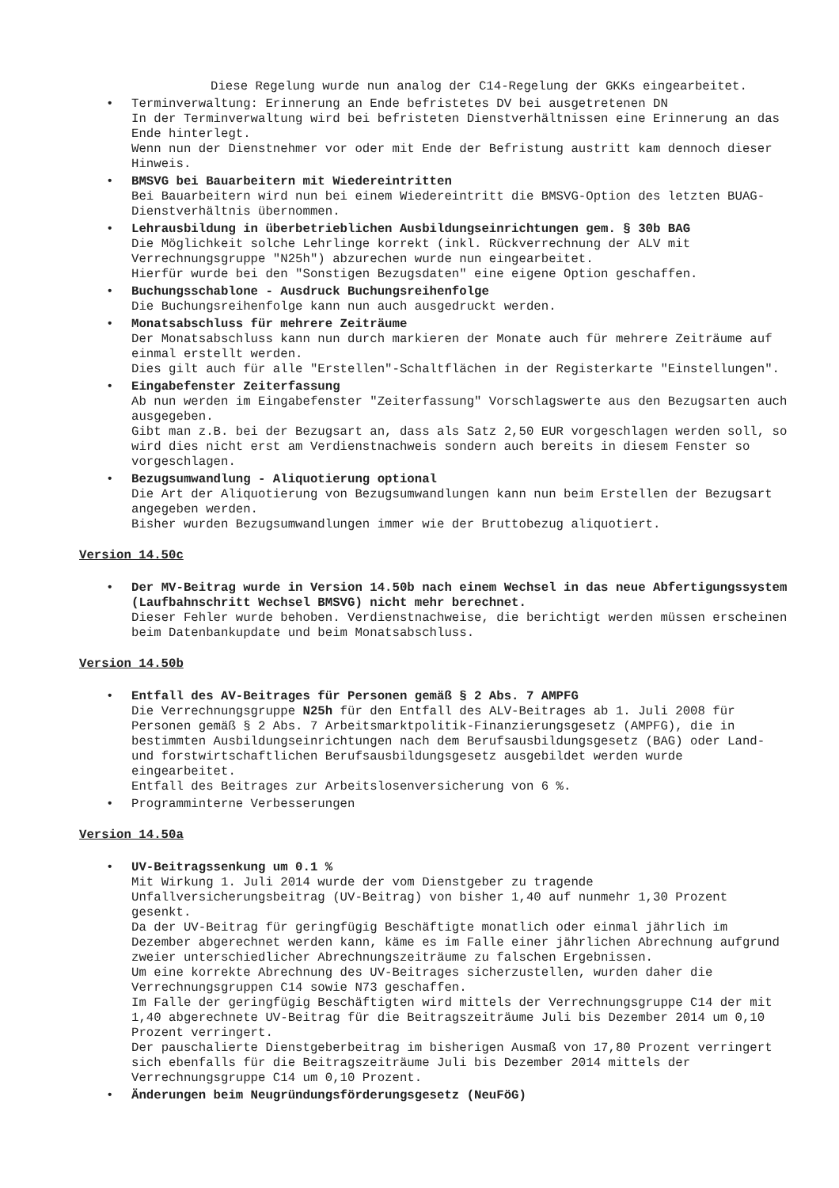Diese Regelung wurde nun analog der C14-Regelung der GKKs eingearbeitet.
• Terminverwaltung: Erinnerung an Ende befristetes DV bei ausgetretenen DN
In der Terminverwaltung wird bei befristeten Dienstverhältnissen eine Erinnerung an das Ende hinterlegt.
Wenn nun der Dienstnehmer vor oder mit Ende der Befristung austritt kam dennoch dieser Hinweis.
• BMSVG bei Bauarbeitern mit Wiedereintritten
Bei Bauarbeitern wird nun bei einem Wiedereintritt die BMSVG-Option des letzten BUAG-Dienstverhältnis übernommen.
• Lehrausbildung in überbetrieblichen Ausbildungseinrichtungen gem. § 30b BAG
Die Möglichkeit solche Lehrlinge korrekt (inkl. Rückverrechnung der ALV mit Verrechnungsgruppe "N25h") abzurechen wurde nun eingearbeitet.
Hierfür wurde bei den "Sonstigen Bezugsdaten" eine eigene Option geschaffen.
• Buchungsschablone - Ausdruck Buchungsreihenfolge
Die Buchungsreihenfolge kann nun auch ausgedruckt werden.
• Monatsabschluss für mehrere Zeiträume
Der Monatsabschluss kann nun durch markieren der Monate auch für mehrere Zeiträume auf einmal erstellt werden.
Dies gilt auch für alle "Erstellen"-Schaltflächen in der Registerkarte "Einstellungen".
• Eingabefenster Zeiterfassung
Ab nun werden im Eingabefenster "Zeiterfassung" Vorschlagswerte aus den Bezugsarten auch ausgegeben.
Gibt man z.B. bei der Bezugsart an, dass als Satz 2,50 EUR vorgeschlagen werden soll, so wird dies nicht erst am Verdienstnachweis sondern auch bereits in diesem Fenster so vorgeschlagen.
• Bezugsumwandlung - Aliquotierung optional
Die Art der Aliquotierung von Bezugsumwandlungen kann nun beim Erstellen der Bezugsart angegeben werden.
Bisher wurden Bezugsumwandlungen immer wie der Bruttobezug aliquotiert.
Version 14.50c
• Der MV-Beitrag wurde in Version 14.50b nach einem Wechsel in das neue Abfertigungssystem (Laufbahnschritt Wechsel BMSVG) nicht mehr berechnet.
Dieser Fehler wurde behoben. Verdienstnachweise, die berichtigt werden müssen erscheinen beim Datenbankupdate und beim Monatsabschluss.
Version 14.50b
• Entfall des AV-Beitrages für Personen gemäß § 2 Abs. 7 AMPFG
Die Verrechnungsgruppe N25h für den Entfall des ALV-Beitrages ab 1. Juli 2008 für Personen gemäß § 2 Abs. 7 Arbeitsmarktpolitik-Finanzierungsgesetz (AMPFG), die in bestimmten Ausbildungseinrichtungen nach dem Berufsausbildungsgesetz (BAG) oder Land- und forstwirtschaftlichen Berufsausbildungsgesetz ausgebildet werden wurde eingearbeitet.
Entfall des Beitrages zur Arbeitslosenversicherung von 6 %.
• Programminterne Verbesserungen
Version 14.50a
• UV-Beitragssenkung um 0.1 %
Mit Wirkung 1. Juli 2014 wurde der vom Dienstgeber zu tragende Unfallversicherungsbeitrag (UV-Beitrag) von bisher 1,40 auf nunmehr 1,30 Prozent gesenkt.
Da der UV-Beitrag für geringfügig Beschäftigte monatlich oder einmal jährlich im Dezember abgerechnet werden kann, käme es im Falle einer jährlichen Abrechnung aufgrund zweier unterschiedlicher Abrechnungszeiträume zu falschen Ergebnissen.
Um eine korrekte Abrechnung des UV-Beitrages sicherzustellen, wurden daher die Verrechnungsgruppen C14 sowie N73 geschaffen.
Im Falle der geringfügig Beschäftigten wird mittels der Verrechnungsgruppe C14 der mit 1,40 abgerechnete UV-Beitrag für die Beitragszeiträume Juli bis Dezember 2014 um 0,10 Prozent verringert.
Der pauschalierte Dienstgeberbeitrag im bisherigen Ausmaß von 17,80 Prozent verringert sich ebenfalls für die Beitragszeiträume Juli bis Dezember 2014 mittels der Verrechnungsgruppe C14 um 0,10 Prozent.
• Änderungen beim Neugründungsförderungsgesetz (NeuFöG)